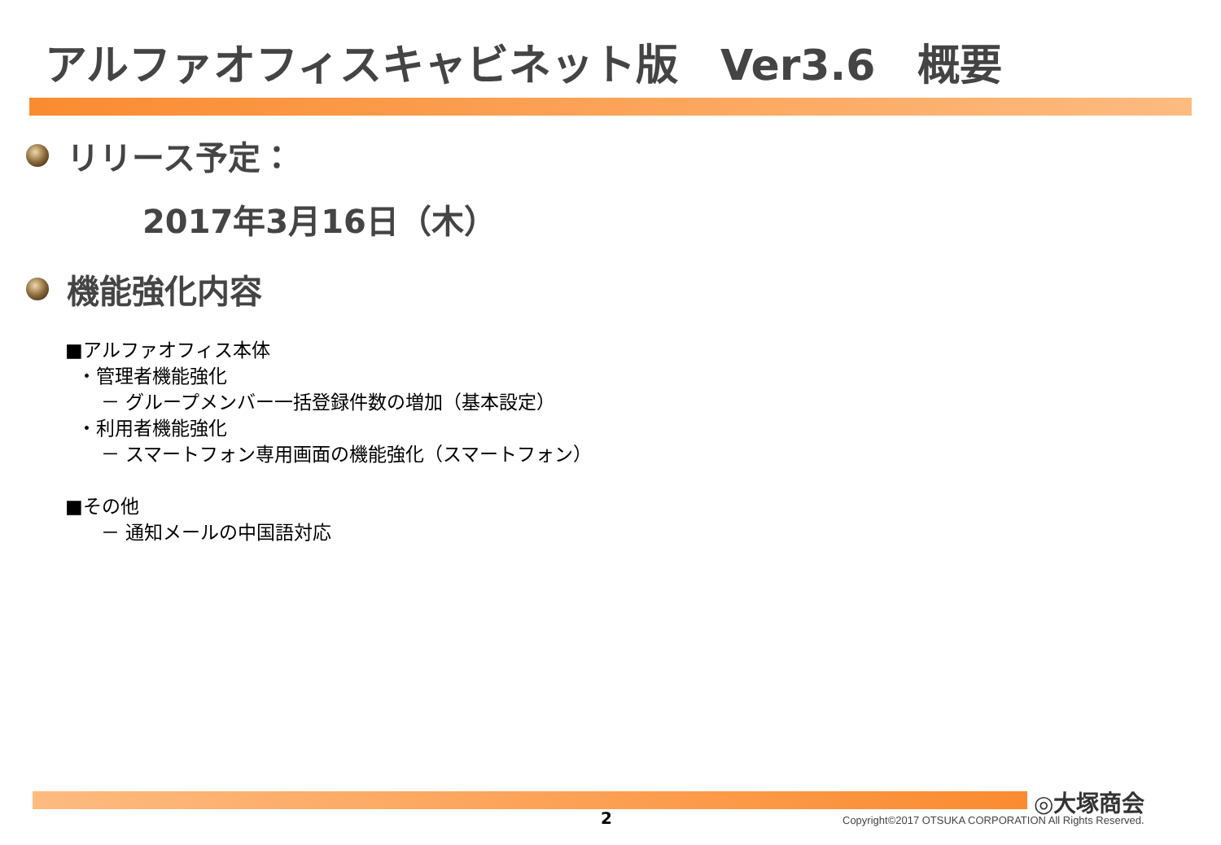アルファオフィスキャビネット版　Ver3.6　概要
リリース予定：
2017年3月16日（木）
機能強化内容
■アルファオフィス本体
・管理者機能強化
－ グループメンバー一括登録件数の増加（基本設定）
・利用者機能強化
－ スマートフォン専用画面の機能強化（スマートフォン）
■その他
－ 通知メールの中国語対応
◎大塚商会
2
Copyright©2017 OTSUKA CORPORATION All Rights Reserved.